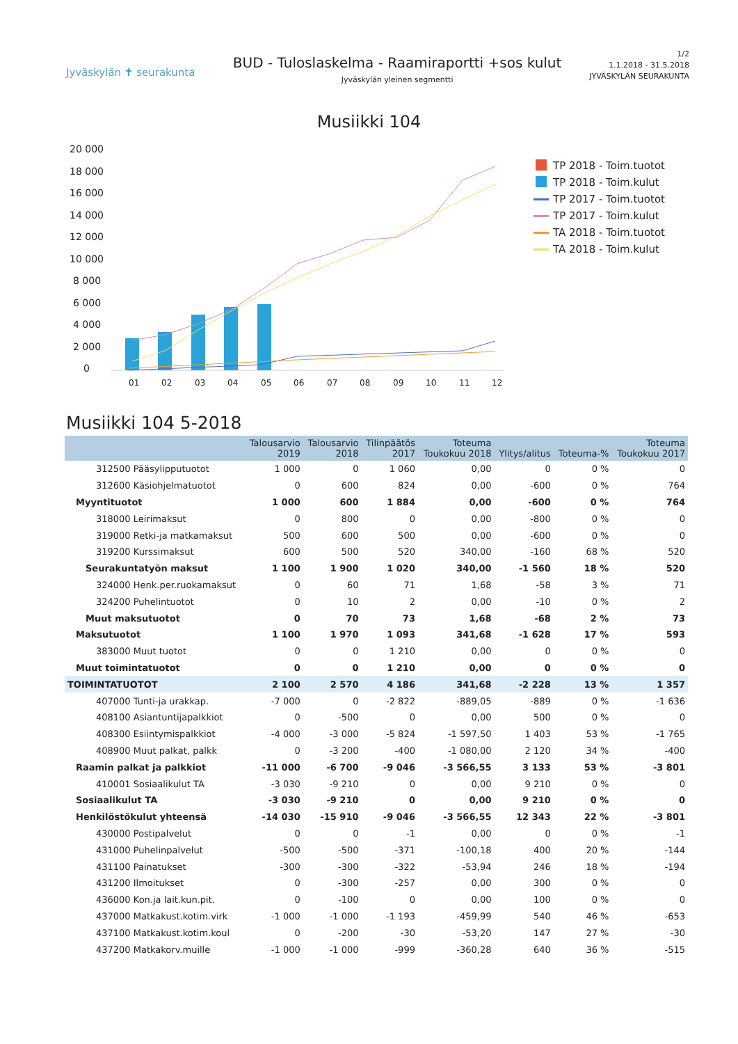Jyväskylän ✝ seurakunta
BUD - Tuloslaskelma - Raamiraportti +sos kulut
Jyväskylän yleinen segmentti
1/2
1.1.2018 - 31.5.2018
JYVÄSKYLÄN SEURAKUNTA
Musiikki 104
20 000
18 000
16 000
14 000
12 000
10 000
8 000
6 000
4 000
2 000
0
01
02
03
04
05
06
07
08
09
10
11
12
TP 2018 - Toim.tuotot
TP 2018 - Toim.kulut
TP 2017 - Toim.tuotot
TP 2017 - Toim.kulut
TA 2018 - Toim.tuotot
TA 2018 - Toim.kulut
Musiikki 104 5-2018
| | Talousarvio 2019 | Talousarvio 2018 | Tilinpäätös 2017 | Toteuma Toukokuu 2018 | Ylitys/alitus | Toteuma-% | Toteuma Toukokuu 2017 |
| --- | --- | --- | --- | --- | --- | --- | --- |
| 312500 Pääsylipputuotot | 1 000 | 0 | 1 060 | 0,00 | 0 | 0 % | 0 |
| 312600 Käsiohjelmatuotot | 0 | 600 | 824 | 0,00 | -600 | 0 % | 764 |
| Myyntituotot | 1 000 | 600 | 1 884 | 0,00 | -600 | 0 % | 764 |
| 318000 Leirimaksut | 0 | 800 | 0 | 0,00 | -800 | 0 % | 0 |
| 319000 Retki-ja matkamaksut | 500 | 600 | 500 | 0,00 | -600 | 0 % | 0 |
| 319200 Kurssimaksut | 600 | 500 | 520 | 340,00 | -160 | 68 % | 520 |
| Seurakuntatyön maksut | 1 100 | 1 900 | 1 020 | 340,00 | -1 560 | 18 % | 520 |
| 324000 Henk.per.ruokamaksut | 0 | 60 | 71 | 1,68 | -58 | 3 % | 71 |
| 324200 Puhelintuotot | 0 | 10 | 2 | 0,00 | -10 | 0 % | 2 |
| Muut maksutuotot | 0 | 70 | 73 | 1,68 | -68 | 2 % | 73 |
| Maksutuotot | 1 100 | 1 970 | 1 093 | 341,68 | -1 628 | 17 % | 593 |
| 383000 Muut tuotot | 0 | 0 | 1 210 | 0,00 | 0 | 0 % | 0 |
| Muut toimintatuotot | 0 | 0 | 1 210 | 0,00 | 0 | 0 % | 0 |
| TOIMINTATUOTOT | 2 100 | 2 570 | 4 186 | 341,68 | -2 228 | 13 % | 1 357 |
| 407000 Tunti-ja urakkap. | -7 000 | 0 | -2 822 | -889,05 | -889 | 0 % | -1 636 |
| 408100 Asiantuntijapalkkiot | 0 | -500 | 0 | 0,00 | 500 | 0 % | 0 |
| 408300 Esiintymispalkkiot | -4 000 | -3 000 | -5 824 | -1 597,50 | 1 403 | 53 % | -1 765 |
| 408900 Muut palkat, palkk | 0 | -3 200 | -400 | -1 080,00 | 2 120 | 34 % | -400 |
| Raamin palkat ja palkkiot | -11 000 | -6 700 | -9 046 | -3 566,55 | 3 133 | 53 % | -3 801 |
| 410001 Sosiaalikulut TA | -3 030 | -9 210 | 0 | 0,00 | 9 210 | 0 % | 0 |
| Sosiaalikulut TA | -3 030 | -9 210 | 0 | 0,00 | 9 210 | 0 % | 0 |
| Henkilöstökulut yhteensä | -14 030 | -15 910 | -9 046 | -3 566,55 | 12 343 | 22 % | -3 801 |
| 430000 Postipalvelut | 0 | 0 | -1 | 0,00 | 0 | 0 % | -1 |
| 431000 Puhelinpalvelut | -500 | -500 | -371 | -100,18 | 400 | 20 % | -144 |
| 431100 Painatukset | -300 | -300 | -322 | -53,94 | 246 | 18 % | -194 |
| 431200 Ilmoitukset | 0 | -300 | -257 | 0,00 | 300 | 0 % | 0 |
| 436000 Kon.ja lait.kun.pit. | 0 | -100 | 0 | 0,00 | 100 | 0 % | 0 |
| 437000 Matkakust.kotim.virk | -1 000 | -1 000 | -1 193 | -459,99 | 540 | 46 % | -653 |
| 437100 Matkakust.kotim.koul | 0 | -200 | -30 | -53,20 | 147 | 27 % | -30 |
| 437200 Matkakorv.muille | -1 000 | -1 000 | -999 | -360,28 | 640 | 36 % | -515 |